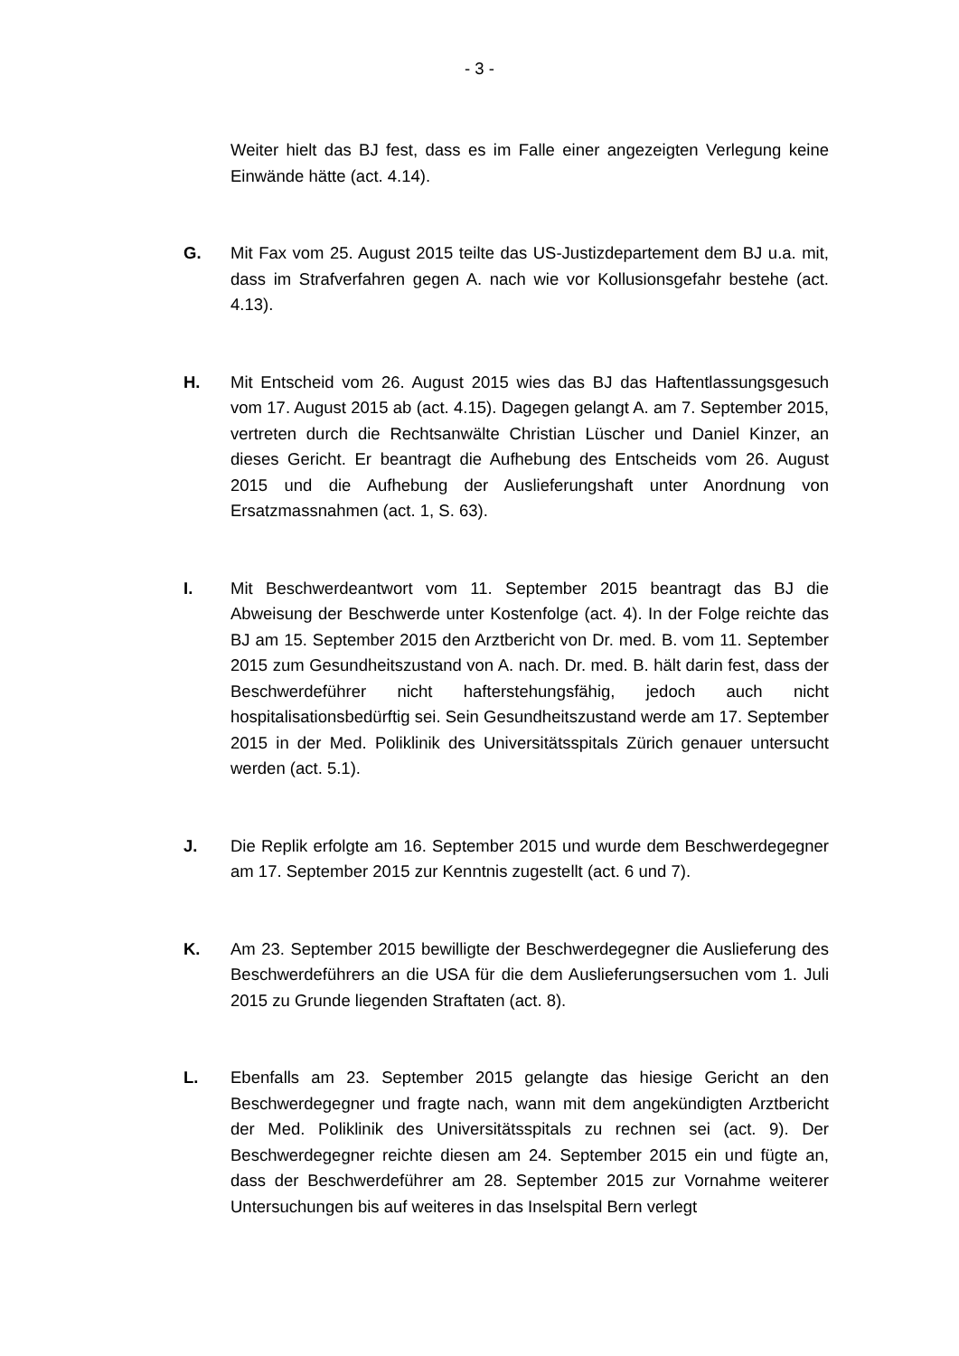- 3 -
Weiter hielt das BJ fest, dass es im Falle einer angezeigten Verlegung keine Einwände hätte (act. 4.14).
G. Mit Fax vom 25. August 2015 teilte das US-Justizdepartement dem BJ u.a. mit, dass im Strafverfahren gegen A. nach wie vor Kollusionsgefahr bestehe (act. 4.13).
H. Mit Entscheid vom 26. August 2015 wies das BJ das Haftentlassungsgesuch vom 17. August 2015 ab (act. 4.15). Dagegen gelangt A. am 7. September 2015, vertreten durch die Rechtsanwälte Christian Lüscher und Daniel Kinzer, an dieses Gericht. Er beantragt die Aufhebung des Entscheids vom 26. August 2015 und die Aufhebung der Auslieferungshaft unter Anordnung von Ersatzmassnahmen (act. 1, S. 63).
I. Mit Beschwerdeantwort vom 11. September 2015 beantragt das BJ die Abweisung der Beschwerde unter Kostenfolge (act. 4). In der Folge reichte das BJ am 15. September 2015 den Arztbericht von Dr. med. B. vom 11. September 2015 zum Gesundheitszustand von A. nach. Dr. med. B. hält darin fest, dass der Beschwerdeführer nicht hafterstehungsfähig, jedoch auch nicht hospitalisationsbedürftig sei. Sein Gesundheitszustand werde am 17. September 2015 in der Med. Poliklinik des Universitätsspitals Zürich genauer untersucht werden (act. 5.1).
J. Die Replik erfolgte am 16. September 2015 und wurde dem Beschwerdegegner am 17. September 2015 zur Kenntnis zugestellt (act. 6 und 7).
K. Am 23. September 2015 bewilligte der Beschwerdegegner die Auslieferung des Beschwerdeführers an die USA für die dem Auslieferungsersuchen vom 1. Juli 2015 zu Grunde liegenden Straftaten (act. 8).
L. Ebenfalls am 23. September 2015 gelangte das hiesige Gericht an den Beschwerdegegner und fragte nach, wann mit dem angekündigten Arztbericht der Med. Poliklinik des Universitätsspitals zu rechnen sei (act. 9). Der Beschwerdegegner reichte diesen am 24. September 2015 ein und fügte an, dass der Beschwerdeführer am 28. September 2015 zur Vornahme weiterer Untersuchungen bis auf weiteres in das Inselspital Bern verlegt